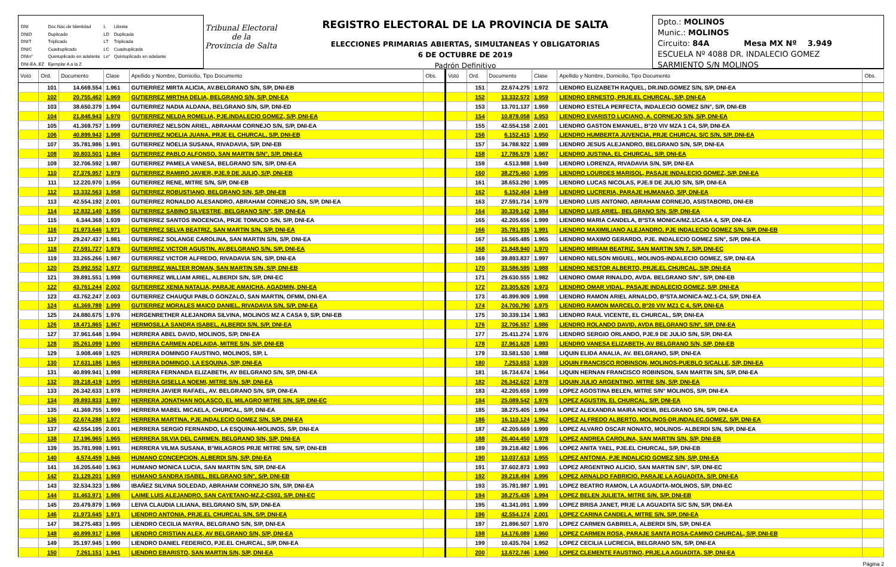| DNI | Doc.Nac.de Identidad | L | Libreta |
| DNID | Duplicado | LD | Duplicada |
| DNIT | Triplicado | LT | Triplicada |
| DNIC | Cuadruplicado | LC | Cuadruplicada |
| DNIn° | Quintuplicado en adelante | Ln° | Quintuplicado en adelante |
| DNI-EA..EZ | Ejemplar A a la Z | | |
Tribunal Electoral
de la
Provincia de Salta
REGISTRO ELECTORAL DE LA PROVINCIA DE SALTA
ELECCIONES PRIMARIAS ABIERTAS, SIMULTANEAS Y OBLIGATORIAS
6 DE OCTUBRE DE 2019
Padrón Definitivo
Dpto.: MOLINOS
Munic.: MOLINOS
Circuito: 84A Mesa MX Nº 3.949
ESCUELA Nº 4088 DR. INDALECIO GOMEZ
SARMIENTO S/N MOLINOS
| Votó | Ord. | Documento | Clase | Apellido y Nombre, Domicilio, Tipo Documento | Obs. | Votó | Ord. | Documento | Clase | Apellido y Nombre, Domicilio, Tipo Documento | Obs. |
| --- | --- | --- | --- | --- | --- | --- | --- | --- | --- | --- | --- |
| | 101 | 14.669.554 | 1.961 | GUTIERREZ MIRTA ALICIA, AV.BELGRANO S/N, S/P, DNI-EB | | | 151 | 22.674.275 | 1.972 | LIENDRO ELIZABETH RAQUEL, DR.IND.GOMEZ S/N, S/P, DNI-EA | |
| | 102 | 20.755.462 | 1.969 | GUTIERREZ MIRTHA DELIA, BELGRANO S/N, S/P, DNI-EA | | | 152 | 13.332.572 | 1.959 | LIENDRO ERNESTO, PRJE.EL CHURCAL, S/P, DNI-EA | |
| | 103 | 38.650.379 | 1.994 | GUTIERREZ NADIA ALDANA, BELGRANO S/N, S/P, DNI-ED | | | 153 | 13.701.137 | 1.959 | LIENDRO ESTELA PERFECTA, INDALECIO GOMEZ S/N°, S/P, DNI-EB | |
| | 104 | 21.848.943 | 1.970 | GUTIERREZ NELDA ROMELIA, PJE.INDALECIO GOMEZ, S/P, DNI-EA | | | 154 | 10.878.058 | 1.953 | LIENDRO EVARISTO LUCIANO, A. CORNEJO S/N, S/P, DNI-EA | |
| | 105 | 41.369.757 | 1.999 | GUTIERREZ NELSON ARIEL, ABRAHAM CORNEJO S/N, S/P, DNI-EA | | | 155 | 42.554.158 | 2.001 | LIENDRO GASTON EMANUEL, B°20 VIV MZA 1 C4, S/P, DNI-EA | |
| | 106 | 40.899.943 | 1.998 | GUTIERREZ NOELIA JUANA, PRJE EL CHURCAL, S/P, DNI-EB | | | 156 | 6.152.415 | 1.950 | LIENDRO HUMBERTA JUVENCIA, PRJE CHURCAL S/C S/N, S/P, DNI-EA | |
| | 107 | 35.781.986 | 1.991 | GUTIERREZ NOELIA SUSANA, RIVADAVIA, S/P, DNI-EB | | | 157 | 34.788.922 | 1.989 | LIENDRO JESUS ALEJANDRO, BELGRANO S/N, S/P, DNI-EA | |
| | 108 | 30.803.501 | 1.984 | GUTIERREZ PABLO ALFONSO, SAN MARTIN S/N°, S/P, DNI-EA | | | 158 | 17.786.579 | 1.967 | LIENDRO JUSTINA, EL CHURCAL, S/P, DNI-EA | |
| | 109 | 32.706.592 | 1.987 | GUTIERREZ PAMELA VANESA, BELGRANO S/N, S/P, DNI-EA | | | 159 | 4.513.988 | 1.949 | LIENDRO LORENZA, RIVADAVIA S/N, S/P, DNI-EA | |
| | 110 | 27.376.957 | 1.979 | GUTIERREZ RAMIRO JAVIER, PJE.9 DE JULIO, S/P, DNI-EB | | | 160 | 38.275.460 | 1.995 | LIENDRO LOURDES MARISOL, PASAJE INDALECIO GOMEZ, S/P, DNI-EA | |
| | 111 | 12.220.970 | 1.956 | GUTIERREZ RENE, MITRE S/N, S/P, DNI-EB | | | 161 | 38.653.290 | 1.995 | LIENDRO LUCAS NICOLAS, PJE.9 DE JULIO S/N, S/P, DNI-EA | |
| | 112 | 13.332.563 | 1.958 | GUTIERREZ ROBUSTIANO, BELGRANO S/N, S/P, DNI-EB | | | 162 | 6.152.404 | 1.949 | LIENDRO LUCRERIA, PARAJE HUMANAO, S/P, DNI-EA | |
| | 113 | 42.554.192 | 2.001 | GUTIERREZ RONALDO ALESANDRO, ABRAHAM CORNEJO S/N, S/P, DNI-EA | | | 163 | 27.591.714 | 1.979 | LIENDRO LUIS ANTONIO, ABRAHAM CORNEJO, ASISTABORD, DNI-EB | |
| | 114 | 12.832.140 | 1.956 | GUTIERREZ SABINO SILVESTRE, BELGRANO S/N°, S/P, DNI-EA | | | 164 | 30.339.142 | 1.984 | LIENDRO LUIS ARIEL, BELGRANO S/N, S/P, DNI-EA | |
| | 115 | 6.344.368 | 1.939 | GUTIERREZ SANTOS INOCENCIA, PRJE TOMUCO S/N, S/P, DNI-EA | | | 165 | 42.205.656 | 1.999 | LIENDRO MARIA CANDELA, BºSTA MONICA/MZ.1/CASA 4, S/P, DNI-EA | |
| | 116 | 21.973.646 | 1.971 | GUTIERREZ SELVA BEATRIZ, SAN MARTIN S/N, S/P, DNI-EA | | | 166 | 35.781.935 | 1.991 | LIENDRO MAXIMILIANO ALEJANDRO, PJE INDALECIO GOMEZ S/N, S/P, DNI-EB | |
| | 117 | 29.247.437 | 1.981 | GUTIERREZ SOLANGE CAROLINA, SAN MARTIN S/N, S/P, DNI-EA | | | 167 | 16.565.485 | 1.965 | LIENDRO MAXIMO GERARDO, PJE. INDALECIO GOMEZ S/N°, S/P, DNI-EA | |
| | 118 | 27.591.727 | 1.979 | GUTIERREZ VICTOR AGUSTIN, AV.BELGRANO S/N, S/P, DNI-EA | | | 168 | 21.848.940 | 1.970 | LIENDRO MIRIAM BEATRIZ, SAN MARTIN S/N 7, S/P, DNI-EC | |
| | 119 | 33.265.266 | 1.987 | GUTIERREZ VICTOR ALFREDO, RIVADAVIA S/N, S/P, DNI-EA | | | 169 | 39.893.837 | 1.997 | LIENDRO NELSON MIGUEL, MOLINOS-INDALECIO GOMEZ, S/P, DNI-EA | |
| | 120 | 25.992.552 | 1.977 | GUTIERREZ WALTER ROMAN, SAN MARTIN S/N, S/P, DNI-EB | | | 170 | 33.586.595 | 1.988 | LIENDRO NESTOR ALBERTO, PRJE.EL CHURCAL, S/P, DNI-EA | |
| | 121 | 39.891.551 | 1.998 | GUTIERREZ WILLIAM ARIEL, ALBERDI S/N, S/P, DNI-EC | | | 171 | 29.630.555 | 1.982 | LIENDRO OMAR RINALDO, AVDA. BELGRANO S/N°, S/P, DNI-EB | |
| | 122 | 43.761.244 | 2.002 | GUTIERREZ XENIA NATALIA, PARAJE AMAICHA, AGADMIN, DNI-EA | | | 172 | 23.305.626 | 1.973 | LIENDRO OMAR VIDAL, PASAJE INDALECIO GOMEZ, S/P, DNI-EA | |
| | 123 | 43.762.247 | 2.003 | GUTIERREZ CHAUQUI PABLO GONZALO, SAN MARTIN, OFMM, DNI-EA | | | 173 | 40.899.909 | 1.998 | LIENDRO RAMON ARIEL ARNALDO, BºSTA.MONICA-MZ.1-C4, S/P, DNI-EA | |
| | 124 | 41.369.789 | 1.999 | GUTIERREZ MORALES MAICO DANIEL, RIVADAVIA S/N, S/P, DNI-EA | | | 174 | 24.700.790 | 1.975 | LIENDRO RAMON MARCELO, Bº20 VIV MZ1 C 4, S/P, DNI-EA | |
| | 125 | 24.880.675 | 1.976 | HERGENRETHER ALEJANDRA SILVINA, MOLINOS MZ A CASA 9, S/P, DNI-EB | | | 175 | 30.339.134 | 1.983 | LIENDRO RAUL VICENTE, EL CHURCAL, S/P, DNI-EA | |
| | 126 | 18.471.865 | 1.967 | HERMOSILLA SANDRA ISABEL, ALBERDI S/N, S/P, DNI-EA | | | 176 | 32.706.557 | 1.986 | LIENDRO ROLANDO DAVID, AVDA BELGRANO S/Nº, S/P, DNI-EA | |
| | 127 | 37.961.648 | 1.994 | HERRERA ABEL DAVID, MOLINOS, S/P, DNI-EA | | | 177 | 25.411.274 | 1.976 | LIENDRO SERGIO ORLANDO, PJE.9 DE JULIO S/N, S/P, DNI-EA | |
| | 128 | 35.261.099 | 1.990 | HERRERA CARMEN ADELAIDA, MITRE S/N, S/P, DNI-EB | | | 178 | 37.961.628 | 1.993 | LIENDRO VANESA ELIZABETH, AV BELGRANO S/N, S/P, DNI-EB | |
| | 129 | 3.908.469 | 1.925 | HERRERA DOMINGO FAUSTINO, MOLINOS, S/P, L | | | 179 | 33.581.530 | 1.988 | LIQUIN ELIDA ANALIA, AV. BELGRANO, S/P, DNI-EA | |
| | 130 | 17.631.186 | 1.965 | HERRERA DOMINGO, LA ESQUINA, S/P, DNI-EA | | | 180 | 7.253.653 | 1.939 | LIQUIN FRANCISCO ROBINSON, MOLINOS-PUEBLO S/CALLE, S/P, DNI-EA | |
| | 131 | 40.899.941 | 1.998 | HERRERA FERNANDA ELIZABETH, AV BELGRANO S/N, S/P, DNI-EA | | | 181 | 16.734.674 | 1.964 | LIQUIN HERNAN FRANCISCO ROBINSON, SAN MARTIN S/N, S/P, DNI-EA | |
| | 132 | 39.218.419 | 1.995 | HERRERA GISELLA NOEMI, MITRE S/N, S/P, DNI-EA | | | 182 | 26.342.622 | 1.978 | LIQUIN JULIO ARGENTINO, MITRE S/N, S/P, DNI-EA | |
| | 133 | 26.342.633 | 1.978 | HERRERA JAVIER RAFAEL, AV. BELGRANO S/N, S/P, DNI-EA | | | 183 | 42.205.659 | 1.999 | LOPEZ AGOSTINA BELEN, MITRE S/N° MOLINOS, S/P, DNI-EA | |
| | 134 | 39.893.833 | 1.997 | HERRERA JONATHAN NOLASCO, EL MILAGRO MITRE S/N, S/P, DNI-EC | | | 184 | 25.089.542 | 1.976 | LOPEZ AGUSTIN, EL CHURCAL, S/P, DNI-EA | |
| | 135 | 41.369.755 | 1.999 | HERRERA MABEL MICAELA, CHURCAL, S/P, DNI-EA | | | 185 | 38.275.405 | 1.994 | LOPEZ ALEXANDRA MAIRA NOEMI, BELGRANO S/N, S/P, DNI-EA | |
| | 136 | 22.674.288 | 1.972 | HERRERA MARTINA, PJE.INDALECIO GOMEZ S/N, S/P, DNI-EA | | | 186 | 16.110.124 | 1.962 | LOPEZ ALFREDO ALBERTO, MOLINOS-DR.INDALEC.GOMEZ, S/P, DNI-EA | |
| | 137 | 42.554.195 | 2.001 | HERRERA SERGIO FERNANDO, LA ESQUINA-MOLINOS, S/P, DNI-EA | | | 187 | 42.205.669 | 1.999 | LOPEZ ALVARO OSCAR NONATO, MOLINOS- ALBERDI S/N, S/P, DNI-EA | |
| | 138 | 17.196.965 | 1.965 | HERRERA SILVIA DEL CARMEN, BELGRANO S/N, S/P, DNI-EA | | | 188 | 26.404.450 | 1.978 | LOPEZ ANDREA CAROLINA, SAN MARTIN S/N, S/P, DNI-EB | |
| | 139 | 35.781.998 | 1.991 | HERRERA VILMA SUSANA, B°MILAGROS PRJE MITRE S/N, S/P, DNI-EB | | | 189 | 39.218.482 | 1.996 | LOPEZ ANITA YAEL, PJE.EL CHURCAL, S/P, DNI-EB | |
| | 140 | 4.574.459 | 1.946 | HUMANO CONCEPCION, ALBERDI S/N, S/P, DNI-EA | | | 190 | 13.037.613 | 1.955 | LOPEZ ANTONIA, PJE INDALICIO GOMEZ S/N, S/P, DNI-EA | |
| | 141 | 16.205.640 | 1.963 | HUMANO MONICA LUCIA, SAN MARTIN S/N, S/P, DNI-EA | | | 191 | 37.602.873 | 1.993 | LOPEZ ARGENTINO ALICIO, SAN MARTIN S/N°, S/P, DNI-EC | |
| | 142 | 21.129.201 | 1.969 | HUMANO SANDRA ISABEL, BELGRANO S/N°, S/P, DNI-EB | | | 192 | 39.218.494 | 1.996 | LOPEZ ARNALDO FABRICIO, PARAJE LA AGUADITA, S/P, DNI-EA | |
| | 143 | 32.534.323 | 1.986 | IBAÑEZ SILVINA SOLEDAD, ABRAHAM CORNEJO S/N, S/P, DNI-EA | | | 193 | 35.781.987 | 1.991 | LOPEZ BEATRO RAMON, LA AGUADITA-MOLINOS, S/P, DNI-EC | |
| | 144 | 31.463.971 | 1.986 | LAIME LUIS ALEJANDRO, SAN CAYETANO-MZ.Z-CS03, S/P, DNI-EC | | | 194 | 38.275.436 | 1.994 | LOPEZ BELEN JULIETA, MITRE S/N, S/P, DNI-EB | |
| | 145 | 20.479.879 | 1.969 | LEIVA CLAUDIA LILIANA, BELGRANO S/N, S/P, DNI-EA | | | 195 | 41.341.091 | 1.999 | LOPEZ BRISA JANET, PRJE LA AGUADITA S/C S/N, S/P, DNI-EA | |
| | 146 | 21.973.645 | 1.971 | LIENDRO ANTONIA, PRJE.EL CHURCAL S/N, S/P, DNI-EA | | | 196 | 42.554.174 | 2.001 | LOPEZ CARINA CANDELA, MITRE S/N, S/P, DNI-EA | |
| | 147 | 38.275.483 | 1.995 | LIENDRO CECILIA MAYRA, BELGRANO S/N, S/P, DNI-EA | | | 197 | 21.896.507 | 1.970 | LOPEZ CARMEN GABRIELA, ALBERDI S/N, S/P, DNI-EA | |
| | 148 | 40.899.917 | 1.998 | LIENDRO CRISTIAN ALEX, AV BELGRANO S/N, S/P, DNI-EA | | | 198 | 14.176.089 | 1.960 | LOPEZ CARMEN ROSA, PARAJE SANTA ROSA-CAMINO CHURCAL, S/P, DNI-EB | |
| | 149 | 35.197.945 | 1.990 | LIENDRO DANIEL FEDERICO, PJE.EL CHURCAL, S/P, DNI-EA | | | 199 | 10.435.704 | 1.952 | LOPEZ CECILIA LUCRECIA, BELGRANO S/N, S/P, DNI-EA | |
| | 150 | 7.261.151 | 1.941 | LIENDRO EBARISTO, SAN MARTIN S/N, S/P, DNI-EA | | | 200 | 13.672.746 | 1.960 | LOPEZ CLEMENTE FAUSTINO, PRJE.LA AGUADITA, S/P, DNI-EA | |
Página 2